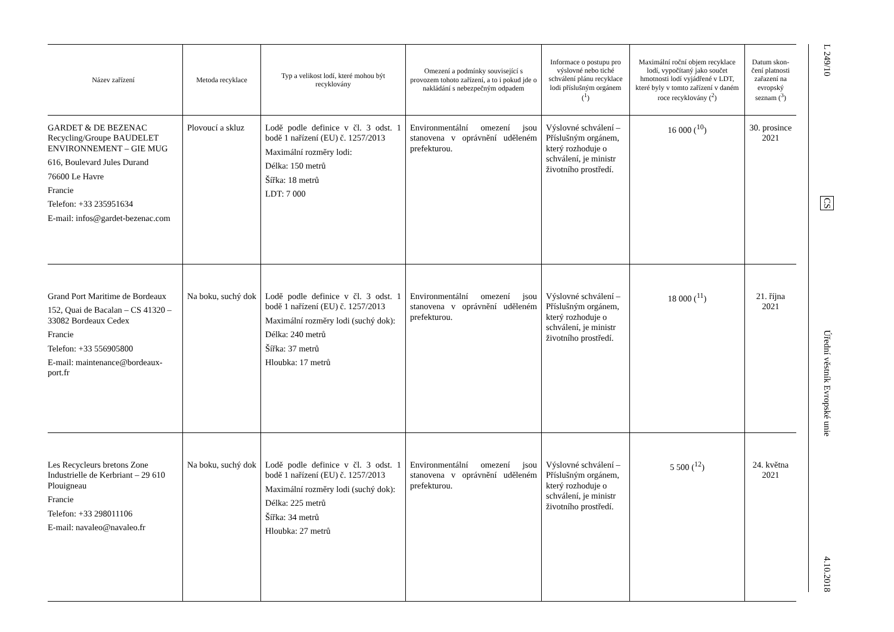| Název zařízení | Metoda recyklace | Typ a velikost lodí, které mohou být recyklovány | Omezení a podmínky související s provozem tohoto zařízení, a to i pokud jde o nakládání s nebez­pečným odpadem | Informace o postupu pro výslovné nebo tiché schválení plánu recyklace lodi příslušným orgánem (<sup>1</sup>) | Maximální roční objem recyklace lodí, vypočítaný jako součet hmotnosti lodí vyjádřené v LDT, které byly v tomto zařízení v daném roce recyklovány (<sup>2</sup>) | Datum skon­čení platnosti zařazení na evropský seznam (<sup>3</sup>) |
| --- | --- | --- | --- | --- | --- | --- |
| GARDET & DE BEZENAC Recycling/Groupe BAUDELET ENVIRONNEMENT – GIE MUG 616, Boulevard Jules Durand 76600 Le Havre Francie Telefon: +33 235951634 E-mail: infos@gardet-bezenac.com | Plovoucí a skluz | Lodě podle definice v čl. 3 odst. 1 bodě 1 nařízení (EU) č. 1257/2013 Maximální rozměry lodi: Délka: 150 metrů Šířka: 18 metrů LDT: 7 000 | Environmentální omezení jsou stanovena v oprávnění udělе­ném prefekturou. | Výslovné schválení – Příslušným orgánem, který rozhoduje o schválení, je ministr životního prostředí. | 16 000 (<sup>10</sup>) | 30. prosince 2021 |
| Grand Port Maritime de Bordeaux 152, Quai de Bacalan – CS 41320 – 33082 Bordeaux Cedex Francie Telefon: +33 556905800 E-mail: maintenance@bordeaux-port.fr | Na boku, suchý dok | Lodě podle definice v čl. 3 odst. 1 bodě 1 nařízení (EU) č. 1257/2013 Maximální rozměry lodi (suchý dok): Délka: 240 metrů Šířka: 37 metrů Hloubka: 17 metrů | Environmentální omezení jsou stanovena v oprávnění udělе­ném prefekturou. | Výslovné schválení – Příslušným orgánem, který rozhoduje o schválení, je ministr životního prostředí. | 18 000 (<sup>11</sup>) | 21. října 2021 |
| Les Recycleurs bretons Zone Industrielle de Kerbriant – 29 610 Plouigneau Francie Telefon: +33 298011106 E-mail: navaleo@navaleo.fr | Na boku, suchý dok | Lodě podle definice v čl. 3 odst. 1 bodě 1 nařízení (EU) č. 1257/2013 Maximální rozměry lodi (suchý dok): Délka: 225 metrů Šířka: 34 metrů Hloubka: 27 metrů | Environmentální omezení jsou stanovena v oprávnění udělе­ném prefekturou. | Výslovné schválení – Příslušným orgánem, který rozhoduje o schválení, je ministr životního prostředí. | 5 500 (<sup>12</sup>) | 24. května 2021 |
L 249/10
CS
Úřední věstník Evropské unie
4.10.2018